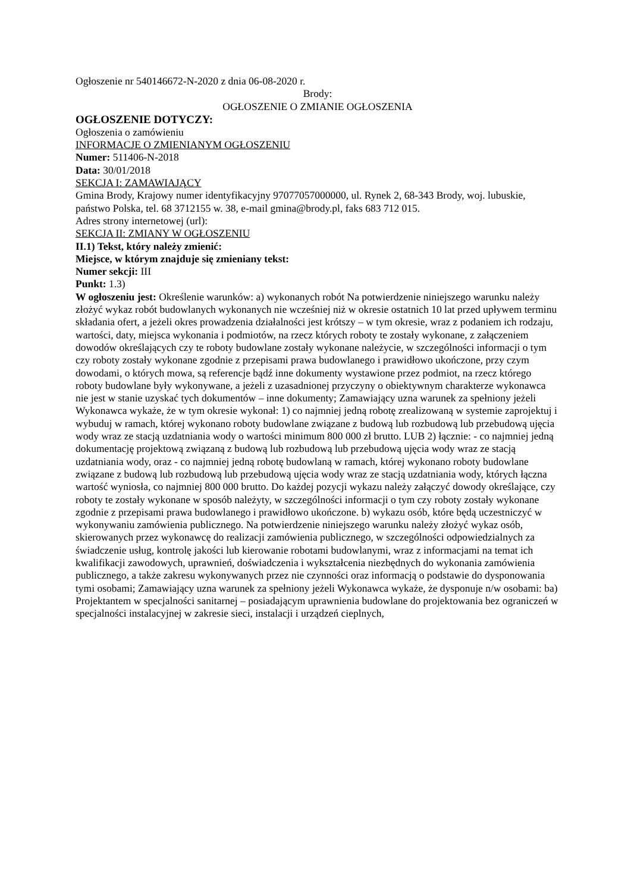Ogłoszenie nr 540146672-N-2020 z dnia 06-08-2020 r.
Brody:
OGŁOSZENIE O ZMIANIE OGŁOSZENIA
OGŁOSZENIE DOTYCZY:
Ogłoszenia o zamówieniu
INFORMACJE O ZMIENIANYM OGŁOSZENIU
Numer: 511406-N-2018
Data: 30/01/2018
SEKCJA I: ZAMAWIAJĄCY
Gmina Brody, Krajowy numer identyfikacyjny 97077057000000, ul. Rynek 2, 68-343 Brody, woj. lubuskie, państwo Polska, tel. 68 3712155 w. 38, e-mail gmina@brody.pl, faks 683 712 015.
Adres strony internetowej (url):
SEKCJA II: ZMIANY W OGŁOSZENIU
II.1) Tekst, który należy zmienić:
Miejsce, w którym znajduje się zmieniany tekst:
Numer sekcji: III
Punkt: 1.3)
W ogłoszeniu jest: Określenie warunków: a) wykonanych robót Na potwierdzenie niniejszego warunku należy złożyć wykaz robót budowlanych wykonanych nie wcześniej niż w okresie ostatnich 10 lat przed upływem terminu składania ofert, a jeżeli okres prowadzenia działalności jest krótszy – w tym okresie, wraz z podaniem ich rodzaju, wartości, daty, miejsca wykonania i podmiotów, na rzecz których roboty te zostały wykonane, z załączeniem dowodów określających czy te roboty budowlane zostały wykonane należycie, w szczególności informacji o tym czy roboty zostały wykonane zgodnie z przepisami prawa budowlanego i prawidłowo ukończone, przy czym dowodami, o których mowa, są referencje bądź inne dokumenty wystawione przez podmiot, na rzecz którego roboty budowlane były wykonywane, a jeżeli z uzasadnionej przyczyny o obiektywnym charakterze wykonawca nie jest w stanie uzyskać tych dokumentów – inne dokumenty; Zamawiający uzna warunek za spełniony jeżeli Wykonawca wykaże, że w tym okresie wykonał: 1) co najmniej jedną robotę zrealizowaną w systemie zaprojektuj i wybuduj w ramach, której wykonano roboty budowlane związane z budową lub rozbudową lub przebudową ujęcia wody wraz ze stacją uzdatniania wody o wartości minimum 800 000 zł brutto. LUB 2) łącznie: - co najmniej jedną dokumentację projektową związaną z budową lub rozbudową lub przebudową ujęcia wody wraz ze stacją uzdatniania wody, oraz - co najmniej jedną robotę budowlaną w ramach, której wykonano roboty budowlane związane z budową lub rozbudową lub przebudową ujęcia wody wraz ze stacją uzdatniania wody, których łączna wartość wyniosła, co najmniej 800 000 brutto. Do każdej pozycji wykazu należy załączyć dowody określające, czy roboty te zostały wykonane w sposób należyty, w szczególności informacji o tym czy roboty zostały wykonane zgodnie z przepisami prawa budowlanego i prawidłowo ukończone. b) wykazu osób, które będą uczestniczyć w wykonywaniu zamówienia publicznego. Na potwierdzenie niniejszego warunku należy złożyć wykaz osób, skierowanych przez wykonawcę do realizacji zamówienia publicznego, w szczególności odpowiedzialnych za świadczenie usług, kontrolę jakości lub kierowanie robotami budowlanymi, wraz z informacjami na temat ich kwalifikacji zawodowych, uprawnień, doświadczenia i wykształcenia niezbędnych do wykonania zamówienia publicznego, a także zakresu wykonywanych przez nie czynności oraz informacją o podstawie do dysponowania tymi osobami; Zamawiający uzna warunek za spełniony jeżeli Wykonawca wykaże, że dysponuje n/w osobami: ba) Projektantem w specjalności sanitarnej – posiadającym uprawnienia budowlane do projektowania bez ograniczeń w specjalności instalacyjnej w zakresie sieci, instalacji i urządzeń cieplnych,